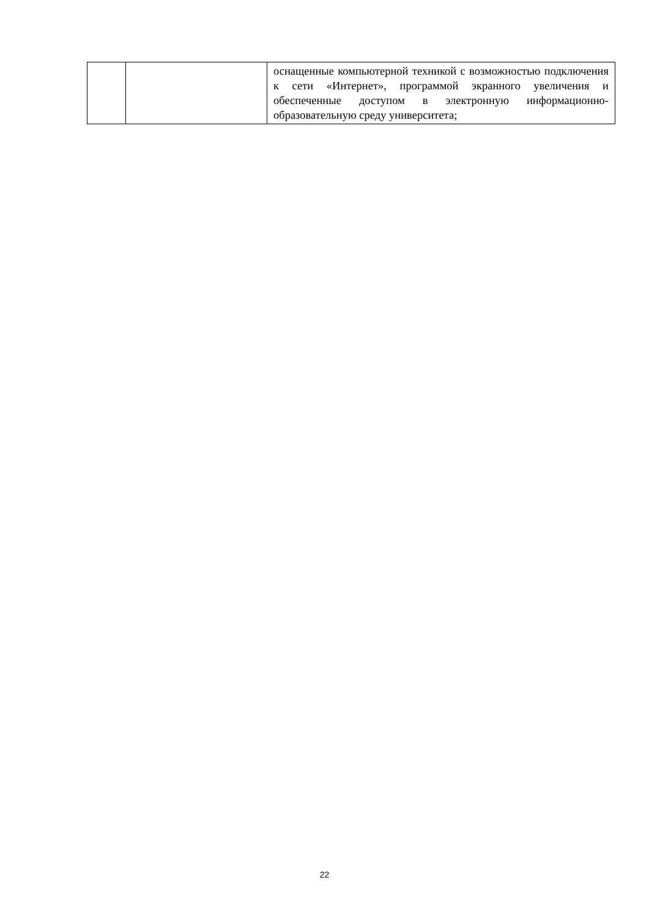| | | оснащенные компьютерной техникой с возможностью подключения к сети «Интернет», программой экранного увеличения и обеспеченные доступом в электронную информационно-образовательную среду университета; |
22